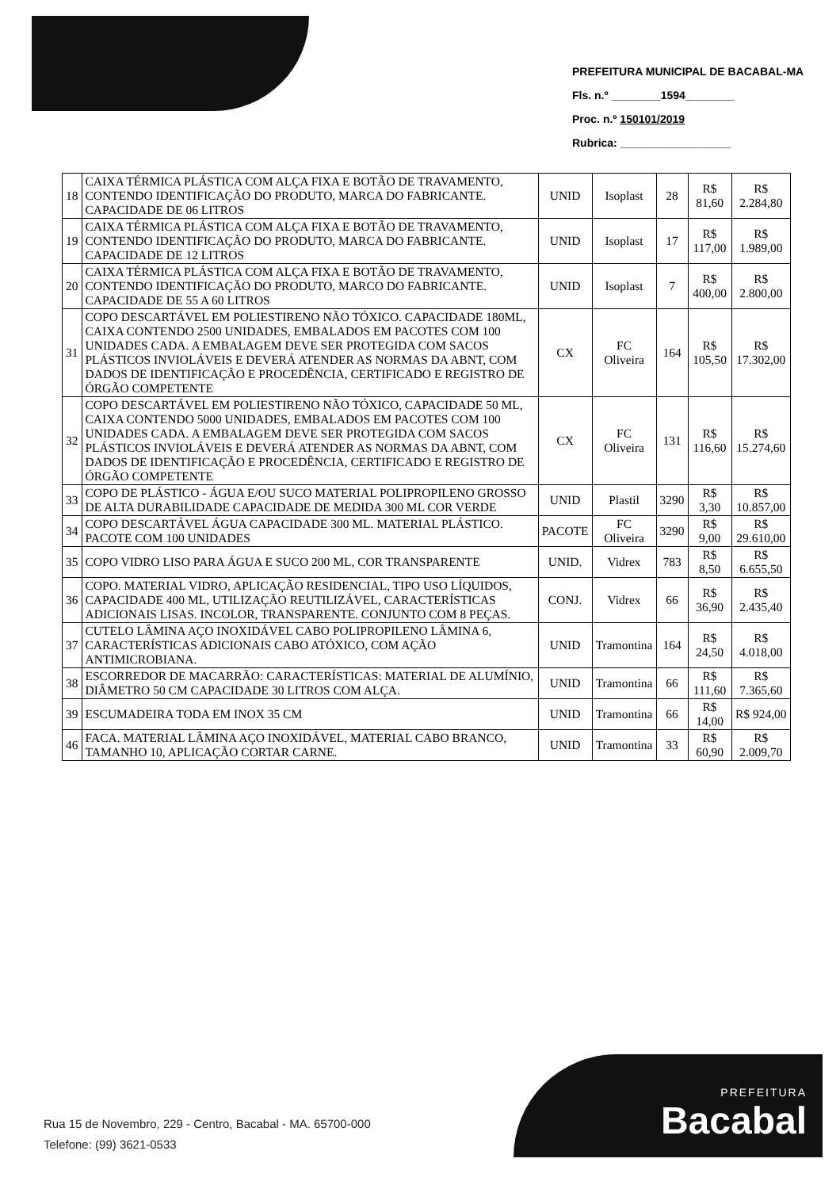PREFEITURA MUNICIPAL DE BACABAL-MA
Fls. n.º ________1594________
Proc. n.º 150101/2019
Rubrica: __________________
| 18 | CAIXA TÉRMICA PLÁSTICA COM ALÇA FIXA E BOTÃO DE TRAVAMENTO, CONTENDO IDENTIFICAÇÃO DO PRODUTO, MARCA DO FABRICANTE. CAPACIDADE DE 06 LITROS | UNID | Isoplast | 28 | R$ 81,60 | R$ 2.284,80 |
| 19 | CAIXA TÉRMICA PLÁSTICA COM ALÇA FIXA E BOTÃO DE TRAVAMENTO, CONTENDO IDENTIFICAÇÃO DO PRODUTO, MARCA DO FABRICANTE. CAPACIDADE DE 12 LITROS | UNID | Isoplast | 17 | R$ 117,00 | R$ 1.989,00 |
| 20 | CAIXA TÉRMICA PLÁSTICA COM ALÇA FIXA E BOTÃO DE TRAVAMENTO, CONTENDO IDENTIFICAÇÃO DO PRODUTO, MARCO DO FABRICANTE. CAPACIDADE DE 55 A 60 LITROS | UNID | Isoplast | 7 | R$ 400,00 | R$ 2.800,00 |
| 31 | COPO DESCARTÁVEL EM POLIESTIRENO NÃO TÓXICO. CAPACIDADE 180ML, CAIXA CONTENDO 2500 UNIDADES, EMBALADOS EM PACOTES COM 100 UNIDADES CADA. A EMBALAGEM DEVE SER PROTEGIDA COM SACOS PLÁSTICOS INVIOLÁVEIS E DEVERÁ ATENDER AS NORMAS DA ABNT, COM DADOS DE IDENTIFICAÇÃO E PROCEDÊNCIA, CERTIFICADO E REGISTRO DE ÓRGÃO COMPETENTE | CX | FC Oliveira | 164 | R$ 105,50 | R$ 17.302,00 |
| 32 | COPO DESCARTÁVEL EM POLIESTIRENO NÃO TÓXICO, CAPACIDADE 50 ML, CAIXA CONTENDO 5000 UNIDADES, EMBALADOS EM PACOTES COM 100 UNIDADES CADA. A EMBALAGEM DEVE SER PROTEGIDA COM SACOS PLÁSTICOS INVIOLÁVEIS E DEVERÁ ATENDER AS NORMAS DA ABNT, COM DADOS DE IDENTIFICAÇÃO E PROCEDÊNCIA, CERTIFICADO E REGISTRO DE ÓRGÃO COMPETENTE | CX | FC Oliveira | 131 | R$ 116,60 | R$ 15.274,60 |
| 33 | COPO DE PLÁSTICO - ÁGUA E/OU SUCO MATERIAL POLIPROPILENO GROSSO DE ALTA DURABILIDADE CAPACIDADE DE MEDIDA 300 ML COR VERDE | UNID | Plastil | 3290 | R$ 3,30 | R$ 10.857,00 |
| 34 | COPO DESCARTÁVEL ÁGUA CAPACIDADE 300 ML. MATERIAL PLÁSTICO. PACOTE COM 100 UNIDADES | PACOTE | FC Oliveira | 3290 | R$ 9,00 | R$ 29.610,00 |
| 35 | COPO VIDRO LISO PARA ÁGUA E SUCO 200 ML, COR TRANSPARENTE | UNID. | Vidrex | 783 | R$ 8,50 | R$ 6.655,50 |
| 36 | COPO. MATERIAL VIDRO, APLICAÇÃO RESIDENCIAL, TIPO USO LÍQUIDOS, CAPACIDADE 400 ML, UTILIZAÇÃO REUTILIZÁVEL, CARACTERÍSTICAS ADICIONAIS LISAS. INCOLOR, TRANSPARENTE. CONJUNTO COM 8 PEÇAS. | CONJ. | Vidrex | 66 | R$ 36,90 | R$ 2.435,40 |
| 37 | CUTELO LÂMINA AÇO INOXIDÁVEL CABO POLIPROPILENO LÂMINA 6, CARACTERÍSTICAS ADICIONAIS CABO ATÓXICO, COM AÇÃO ANTIMICROBIANA. | UNID | Tramontina | 164 | R$ 24,50 | R$ 4.018,00 |
| 38 | ESCORREDOR DE MACARRÃO: CARACTERÍSTICAS: MATERIAL DE ALUMÍNIO, DIÂMETRO 50 CM CAPACIDADE 30 LITROS COM ALÇA. | UNID | Tramontina | 66 | R$ 111,60 | R$ 7.365,60 |
| 39 | ESCUMADEIRA TODA EM INOX 35 CM | UNID | Tramontina | 66 | R$ 14,00 | R$ 924,00 |
| 46 | FACA. MATERIAL LÂMINA AÇO INOXIDÁVEL, MATERIAL CABO BRANCO, TAMANHO 10, APLICAÇÃO CORTAR CARNE. | UNID | Tramontina | 33 | R$ 60,90 | R$ 2.009,70 |
Rua 15 de Novembro, 229 - Centro, Bacabal - MA. 65700-000
Telefone: (99) 3621-0533
PREFEITURA
Bacabal